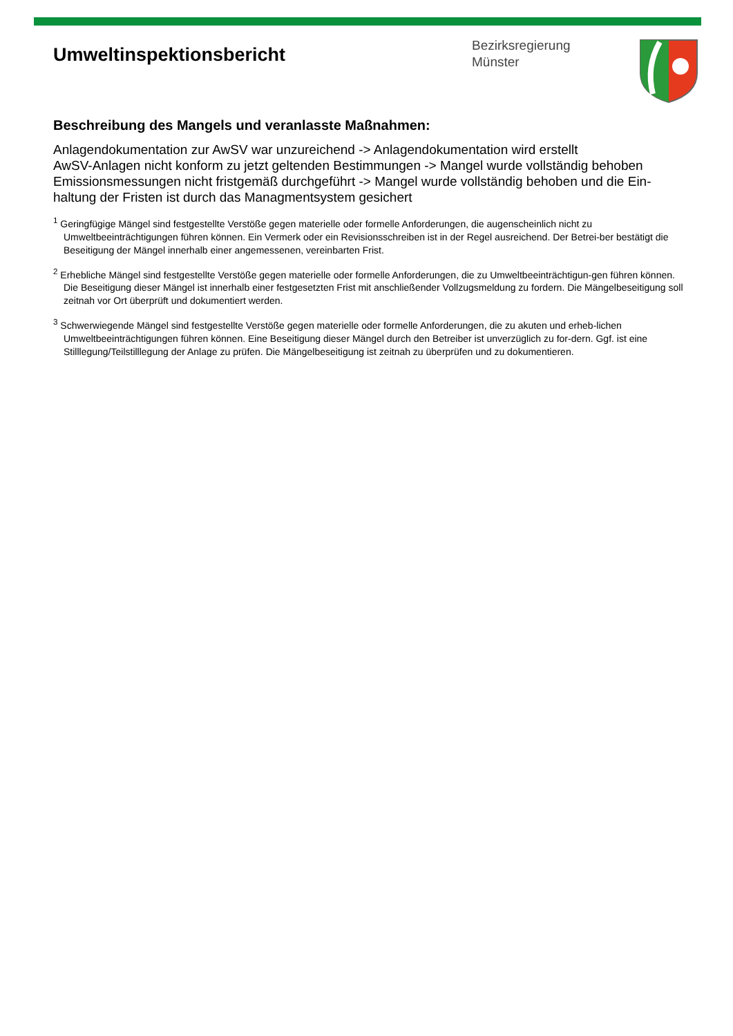Umweltinspektionsbericht
Bezirksregierung
Münster
Beschreibung des Mangels und veranlasste Maßnahmen:
Anlagendokumentation zur AwSV war unzureichend -> Anlagendokumentation wird erstellt
AwSV-Anlagen nicht konform zu jetzt geltenden Bestimmungen -> Mangel wurde vollständig behoben
Emissionsmessungen nicht fristgemäß durchgeführt -> Mangel wurde vollständig behoben und die Ein-haltung der Fristen ist durch das Managmentsystem gesichert
<sup>1</sup> Geringfügige Mängel sind festgestellte Verstöße gegen materielle oder formelle Anforderungen, die augenscheinlich nicht zu Umweltbeeinträchtigungen führen können. Ein Vermerk oder ein Revisionsschreiben ist in der Regel ausreichend. Der Betrei-ber bestätigt die Beseitigung der Mängel innerhalb einer angemessenen, vereinbarten Frist.
<sup>2</sup> Erhebliche Mängel sind festgestellte Verstöße gegen materielle oder formelle Anforderungen, die zu Umweltbeeinträchtigun-gen führen können. Die Beseitigung dieser Mängel ist innerhalb einer festgesetzten Frist mit anschließender Vollzugsmeldung zu fordern. Die Mängelbeseitigung soll zeitnah vor Ort überprüft und dokumentiert werden.
<sup>3</sup> Schwerwiegende Mängel sind festgestellte Verstöße gegen materielle oder formelle Anforderungen, die zu akuten und erheb-lichen Umweltbeeinträchtigungen führen können. Eine Beseitigung dieser Mängel durch den Betreiber ist unverzüglich zu for-dern. Ggf. ist eine Stilllegung/Teilstilllegung der Anlage zu prüfen. Die Mängelbeseitigung ist zeitnah zu überprüfen und zu dokumentieren.